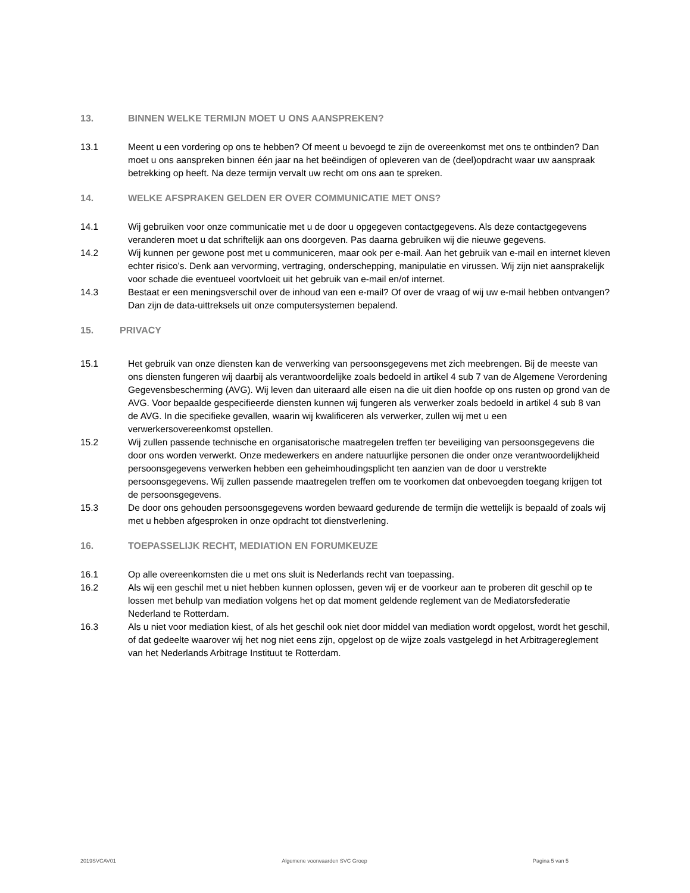13. BINNEN WELKE TERMIJN MOET U ONS AANSPREKEN?
13.1 Meent u een vordering op ons te hebben? Of meent u bevoegd te zijn de overeenkomst met ons te ontbinden? Dan moet u ons aanspreken binnen één jaar na het beëindigen of opleveren van de (deel)opdracht waar uw aanspraak betrekking op heeft. Na deze termijn vervalt uw recht om ons aan te spreken.
14. WELKE AFSPRAKEN GELDEN ER OVER COMMUNICATIE MET ONS?
14.1 Wij gebruiken voor onze communicatie met u de door u opgegeven contactgegevens. Als deze contactgegevens veranderen moet u dat schriftelijk aan ons doorgeven. Pas daarna gebruiken wij die nieuwe gegevens.
14.2 Wij kunnen per gewone post met u communiceren, maar ook per e-mail. Aan het gebruik van e-mail en internet kleven echter risico’s. Denk aan vervorming, vertraging, onderschepping, manipulatie en virussen. Wij zijn niet aansprakelijk voor schade die eventueel voortvloeit uit het gebruik van e-mail en/of internet.
14.3 Bestaat er een meningsverschil over de inhoud van een e-mail? Of over de vraag of wij uw e-mail hebben ontvangen? Dan zijn de data-uittreksels uit onze computersystemen bepalend.
15. PRIVACY
15.1 Het gebruik van onze diensten kan de verwerking van persoonsgegevens met zich meebrengen. Bij de meeste van ons diensten fungeren wij daarbij als verantwoordelijke zoals bedoeld in artikel 4 sub 7 van de Algemene Verordening Gegevensbescherming (AVG). Wij leven dan uiteraard alle eisen na die uit dien hoofde op ons rusten op grond van de AVG. Voor bepaalde gespecifieerde diensten kunnen wij fungeren als verwerker zoals bedoeld in artikel 4 sub 8 van de AVG. In die specifieke gevallen, waarin wij kwalificeren als verwerker, zullen wij met u een verwerkersovereenkomst opstellen.
15.2 Wij zullen passende technische en organisatorische maatregelen treffen ter beveiliging van persoonsgegevens die door ons worden verwerkt. Onze medewerkers en andere natuurlijke personen die onder onze verantwoordelijkheid persoonsgegevens verwerken hebben een geheimhoudingsplicht ten aanzien van de door u verstrekte persoonsgegevens. Wij zullen passende maatregelen treffen om te voorkomen dat onbevoegden toegang krijgen tot de persoonsgegevens.
15.3 De door ons gehouden persoonsgegevens worden bewaard gedurende de termijn die wettelijk is bepaald of zoals wij met u hebben afgesproken in onze opdracht tot dienstverlening.
16. TOEPASSELIJK RECHT, MEDIATION EN FORUMKEUZE
16.1 Op alle overeenkomsten die u met ons sluit is Nederlands recht van toepassing.
16.2 Als wij een geschil met u niet hebben kunnen oplossen, geven wij er de voorkeur aan te proberen dit geschil op te lossen met behulp van mediation volgens het op dat moment geldende reglement van de Mediatorsfederatie Nederland te Rotterdam.
16.3 Als u niet voor mediation kiest, of als het geschil ook niet door middel van mediation wordt opgelost, wordt het geschil, of dat gedeelte waarover wij het nog niet eens zijn, opgelost op de wijze zoals vastgelegd in het Arbitragereglement van het Nederlands Arbitrage Instituut te Rotterdam.
2019SVCAV01 Algemene voorwaarden SVC Groep Pagina 5 van 5